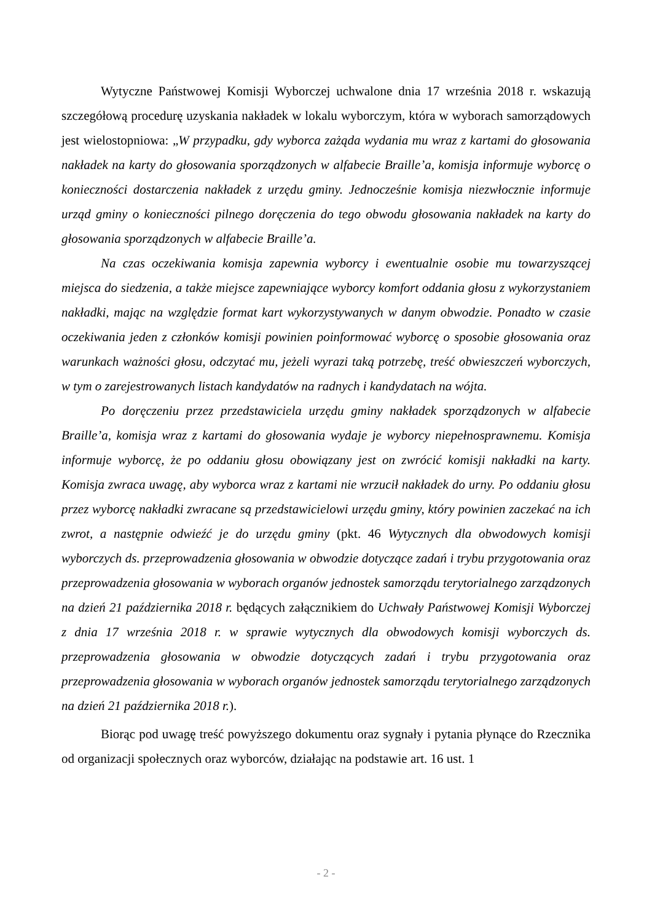Wytyczne Państwowej Komisji Wyborczej uchwalone dnia 17 września 2018 r. wskazują szczegółową procedurę uzyskania nakładek w lokalu wyborczym, która w wyborach samorządowych jest wielostopniowa: „W przypadku, gdy wyborca zażąda wydania mu wraz z kartami do głosowania nakładek na karty do głosowania sporządzonych w alfabecie Braille’a, komisja informuje wyborcę o konieczności dostarczenia nakładek z urzędu gminy. Jednocześnie komisja niezwłocznie informuje urząd gminy o konieczności pilnego doręczenia do tego obwodu głosowania nakładek na karty do głosowania sporządzonych w alfabecie Braille’a.
Na czas oczekiwania komisja zapewnia wyborcy i ewentualnie osobie mu towarzyszącej miejsca do siedzenia, a także miejsce zapewniające wyborcy komfort oddania głosu z wykorzystaniem nakładki, mając na względzie format kart wykorzystywanych w danym obwodzie. Ponadto w czasie oczekiwania jeden z członków komisji powinien poinformować wyborcę o sposobie głosowania oraz warunkach ważności głosu, odczytać mu, jeżeli wyrazi taką potrzebę, treść obwieszczeń wyborczych, w tym o zarejestrowanych listach kandydatów na radnych i kandydatach na wójta.
Po doręczeniu przez przedstawiciela urzędu gminy nakładek sporządzonych w alfabecie Braille’a, komisja wraz z kartami do głosowania wydaje je wyborcy niepełnosprawnemu. Komisja informuje wyborcę, że po oddaniu głosu obowiązany jest on zwrócić komisji nakładki na karty. Komisja zwraca uwagę, aby wyborca wraz z kartami nie wrzucił nakładek do urny. Po oddaniu głosu przez wyborcę nakładki zwracane są przedstawicielowi urzędu gminy, który powinien zaczekać na ich zwrot, a następnie odwieźć je do urzędu gminy (pkt. 46 Wytycznych dla obwodowych komisji wyborczych ds. przeprowadzenia głosowania w obwodzie dotyczące zadań i trybu przygotowania oraz przeprowadzenia głosowania w wyborach organów jednostek samorządu terytorialnego zarządzonych na dzień 21 października 2018 r. będących załącznikiem do Uchwały Państwowej Komisji Wyborczej z dnia 17 września 2018 r. w sprawie wytycznych dla obwodowych komisji wyborczych ds. przeprowadzenia głosowania w obwodzie dotyczących zadań i trybu przygotowania oraz przeprowadzenia głosowania w wyborach organów jednostek samorządu terytorialnego zarządzonych na dzień 21 października 2018 r.).
Biorąc pod uwagę treść powyższego dokumentu oraz sygnały i pytania płynące do Rzecznika od organizacji społecznych oraz wyborców, działając na podstawie art. 16 ust. 1
- 2 -